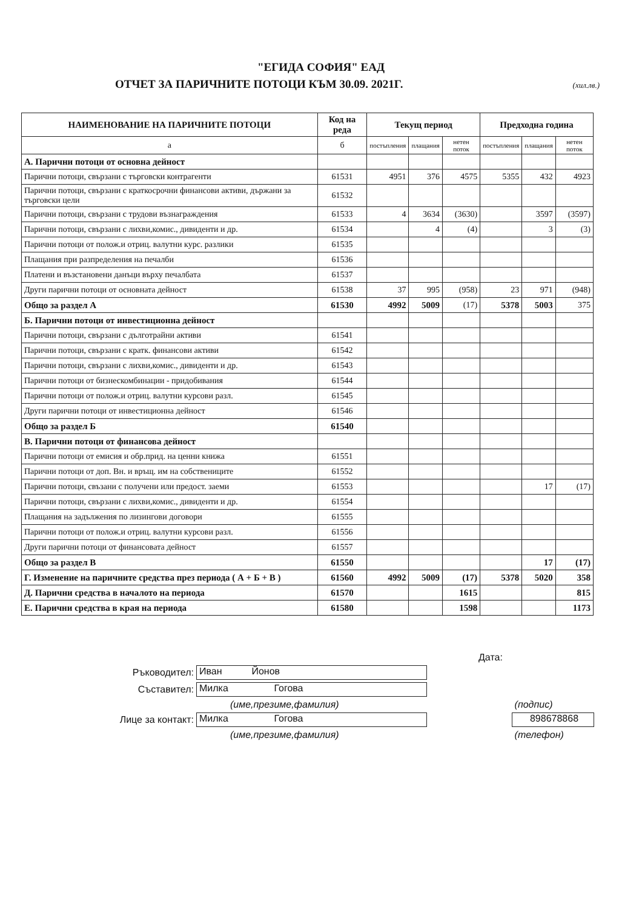"ЕГИДА СОФИЯ" ЕАД
ОТЧЕТ ЗА ПАРИЧНИТЕ ПОТОЦИ КЪМ 30.09. 2021Г.
(хил.лв.)
| НАИМЕНОВАНИЕ НА ПАРИЧНИТЕ ПОТОЦИ | Код на реда | Текущ период | | | Предходна година | | |
| --- | --- | --- | --- | --- | --- | --- | --- |
| а | б | постъпления | плащания | нетен поток | постъпления | плащания | нетен поток |
| А. Парични потоци от основна дейност | | | | | | | |
| Парични потоци, свързани с търговски контрагенти | 61531 | 4951 | 376 | 4575 | 5355 | 432 | 4923 |
| Парични потоци, свързани с краткосрочни финансови активи, държани за търговски цели | 61532 | | | | | | |
| Парични потоци, свързани с трудови възнаграждения | 61533 | 4 | 3634 | (3630) | | 3597 | (3597) |
| Парични потоци, свързани с лихви,комис., дивиденти и др. | 61534 | | 4 | (4) | | 3 | (3) |
| Парични потоци от полож.и отриц. валутни курс. разлики | 61535 | | | | | | |
| Плащания при разпределения на печалби | 61536 | | | | | | |
| Платени и възстановени данъци върху печалбата | 61537 | | | | | | |
| Други парични потоци от основната дейност | 61538 | 37 | 995 | (958) | 23 | 971 | (948) |
| Общо за раздел А | 61530 | 4992 | 5009 | (17) | 5378 | 5003 | 375 |
| Б. Парични потоци от инвестиционна дейност | | | | | | | |
| Парични потоци, свързани с дълготрайни активи | 61541 | | | | | | |
| Парични потоци, свързани с кратк. финансови активи | 61542 | | | | | | |
| Парични потоци, свързани с лихви,комис., дивиденти и др. | 61543 | | | | | | |
| Парични потоци от бизнескомбинации - придобивания | 61544 | | | | | | |
| Парични потоци от полож.и отриц. валутни курсови разл. | 61545 | | | | | | |
| Други парични потоци от инвестиционна дейност | 61546 | | | | | | |
| Общо за раздел Б | 61540 | | | | | | |
| В. Парични потоци от финансова дейност | | | | | | | |
| Парични потоци от емисия и обр.прид. на ценни книжа | 61551 | | | | | | |
| Парични потоци от доп. Вн. и връщ. им на собствениците | 61552 | | | | | | |
| Парични потоци, свъзани с получени или предост. заеми | 61553 | | | | | 17 | (17) |
| Парични потоци, свързани с лихви,комис., дивиденти и др. | 61554 | | | | | | |
| Плащания на задължения по лизингови договори | 61555 | | | | | | |
| Парични потоци от полож.и отриц. валутни курсови разл. | 61556 | | | | | | |
| Други парични потоци от финансовата дейност | 61557 | | | | | | |
| Общо за раздел В | 61550 | | | | | 17 | (17) |
| Г. Изменение на паричните средства през периода ( А + Б + В ) | 61560 | 4992 | 5009 | (17) | 5378 | 5020 | 358 |
| Д. Парични средства в началото на периода | 61570 | | | 1615 | | | 815 |
| Е. Парични средства в края на периода | 61580 | | | 1598 | | | 1173 |
Дата:
Ръководител: Иван Йонов
Съставител: Милка Гогова
(име,презиме,фамилия) (подпис)
Лице за контакт: Милка Гогова 898678868
(име,презиме,фамилия) (телефон)